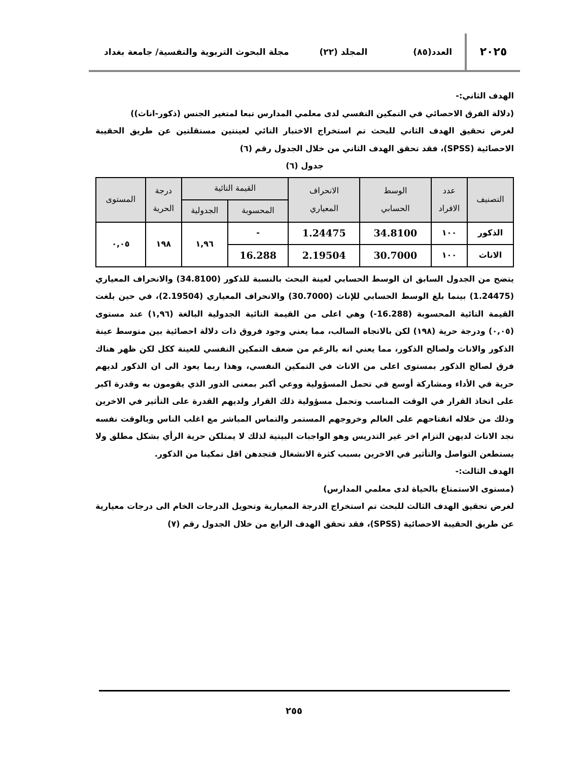٢٠٢٥
العدد(٨٥) المجلد (٢٢) مجلة البحوث التربوية والنفسية/ جامعة بغداد
الهدف الثاني:-
(دلالة الفرق الاحصائي في التمكين النفسي لدى معلمي المدارس تبعا لمتغير الجنس (ذكور-اناث))
لغرض تحقيق الهدف الثاني للبحث تم استخراج الاختبار التائي لعينتين مستقلتين عن طريق الحقيبة الاحصائية (SPSS)، فقد تحقق الهدف الثاني من خلال الجدول رقم (٦)
جدول (٦)
| التصنيف | عدد الافراد | الوسط الحسابي | الانحراف المعياري | القيمة التائية | | درجة الحرية | المستوى |
| --- | --- | --- | --- | --- | --- | --- | --- |
| | | | | المحسوبة | الجدولية | | |
| الذكور | ١٠٠ | 34.8100 | 1.24475 | - | ١,٩٦ | ١٩٨ | ٠,٠٥ |
| الاناث | ١٠٠ | 30.7000 | 2.19504 | 16.288 | | | |
يتضح من الجدول السابق ان الوسط الحسابي لعينة البحث بالنسبة للذكور (34.8100) والانحراف المعياري (1.24475) بينما بلغ الوسط الحسابي للإناث (30.7000) والانحراف المعياري (2.19504)، في حين بلغت القيمة التائية المحسوبة (16.288-) وهي اعلى من القيمة التائية الجدولية البالغة (١,٩٦) عند مستوى (٠,٠٥) ودرجة حرية (١٩٨) لكن بالاتجاه السالب، مما يعني وجود فروق ذات دلالة احصائية بين متوسط عينة الذكور والاناث ولصالح الذكور، مما يعني انه بالرغم من ضعف التمكين النفسي للعينة ككل لكن ظهر هناك فرق لصالح الذكور بمستوى اعلى من الاناث في التمكين النفسي، وهذا ربما يعود الى ان الذكور لديهم حرية في الأداء ومشاركة أوسع في تحمل المسؤولية ووعي أكبر بمعنى الدور الذي يقومون به وقدرة اكبر على اتخاذ القرار في الوقت المناسب وتحمل مسؤولية ذلك القرار ولديهم القدرة على التأثير في الاخرين وذلك من خلاله انفتاحهم على العالم وخروجهم المستمر والتماس المباشر مع اغلب الناس وبالوقت نفسه نجد الاناث لديهن التزام اخر غير التدريس وهو الواجبات البيتية لذلك لا يمتلكن حرية الرأي بشكل مطلق ولا يستطعن التواصل والتأثير في الاخرين بسبب كثرة الانشغال فتجدهن اقل تمكينا من الذكور.
الهدف الثالث:-
(مستوى الاستمتاع بالحياة لدى معلمي المدارس)
لغرض تحقيق الهدف الثالث للبحث تم استخراج الدرجة المعيارية وتحويل الدرجات الخام الى درجات معيارية عن طريق الحقيبة الاحصائية (SPSS)، فقد تحقق الهدف الرابع من خلال الجدول رقم (٧)
٢٥٥